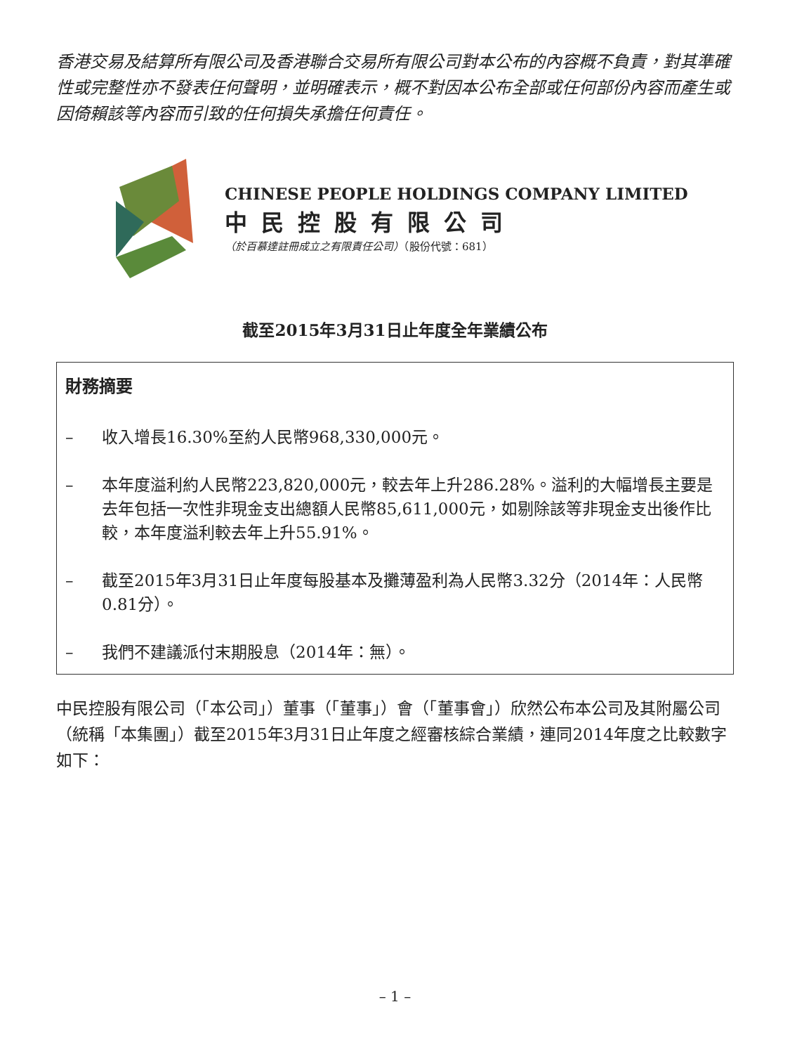香港交易及結算所有限公司及香港聯合交易所有限公司對本公布的內容概不負責，對其準確性或完整性亦不發表任何聲明，並明確表示，概不對因本公布全部或任何部份內容而產生或因倚賴該等內容而引致的任何損失承擔任何責任。
CHINESE PEOPLE HOLDINGS COMPANY LIMITED
中民控股有限公司
（於百慕達註冊成立之有限責任公司）（股份代號：681）
截至2015年3月31日止年度全年業績公布
財務摘要
– 收入增長16.30%至約人民幣968,330,000元。
– 本年度溢利約人民幣223,820,000元，較去年上升286.28%。溢利的大幅增長主要是去年包括一次性非現金支出總額人民幣85,611,000元，如剔除該等非現金支出後作比較，本年度溢利較去年上升55.91%。
– 截至2015年3月31日止年度每股基本及攤薄盈利為人民幣3.32分（2014年：人民幣0.81分）。
– 我們不建議派付末期股息（2014年：無）。
中民控股有限公司（「本公司」）董事（「董事」）會（「董事會」）欣然公布本公司及其附屬公司（統稱「本集團」）截至2015年3月31日止年度之經審核綜合業績，連同2014年度之比較數字如下：
– 1 –